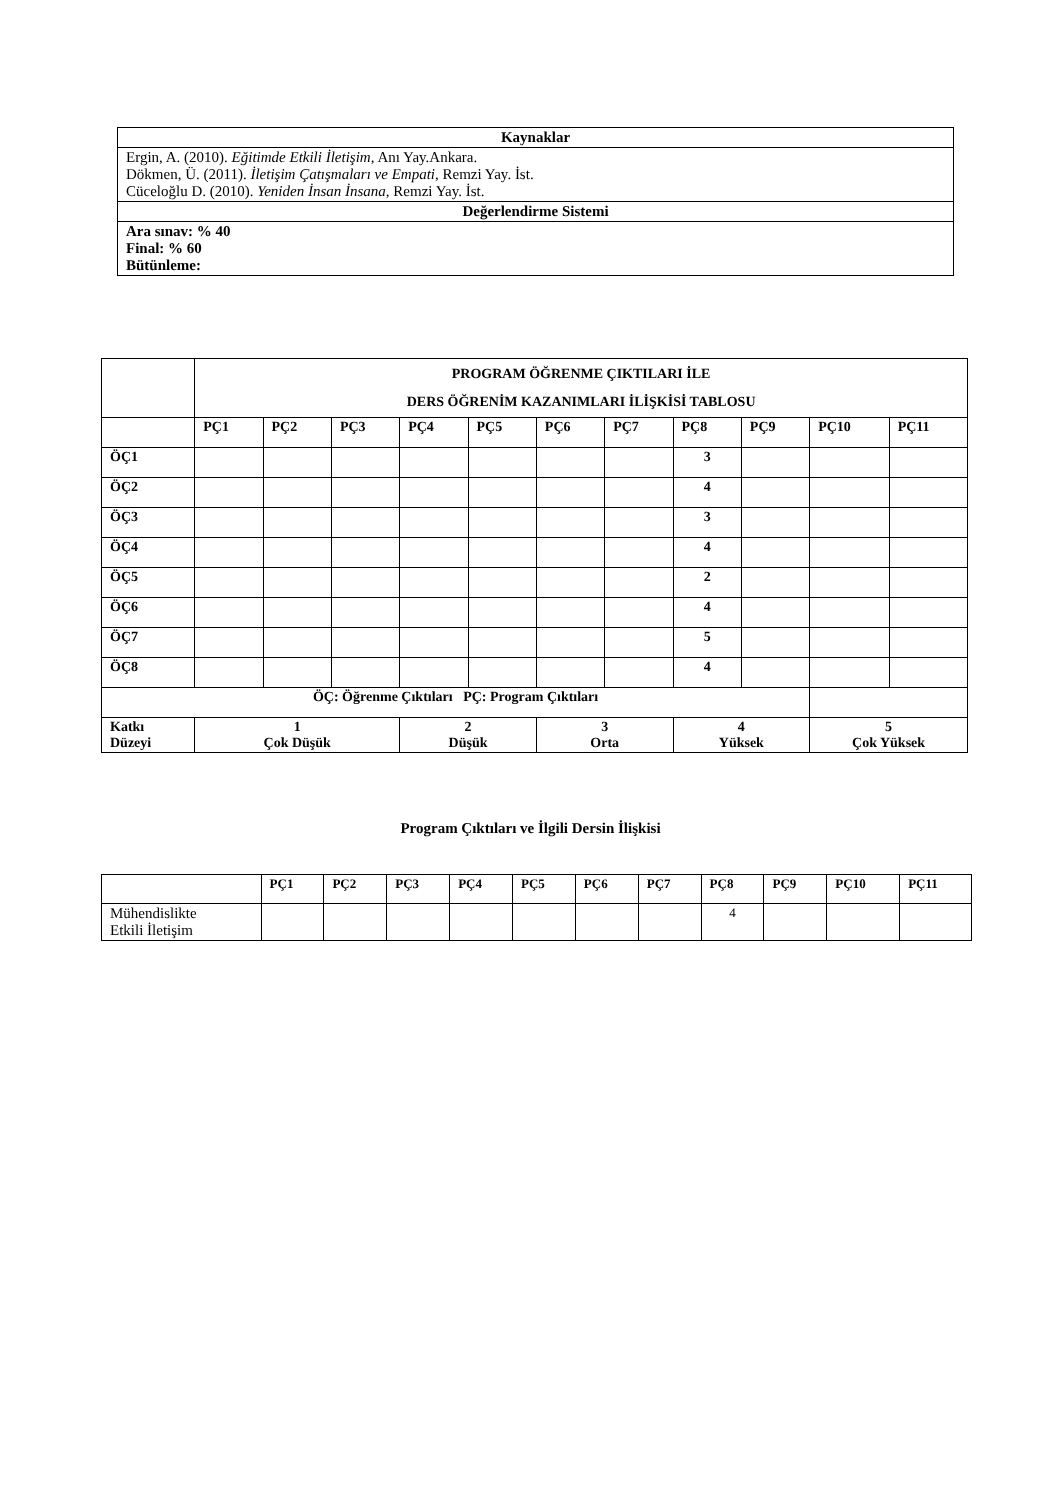| Kaynaklar |
| --- |
| Ergin, A. (2010). Eğitimde Etkili İletişim , Anı Yay.Ankara. Dökmen, Ü. (2011). İletişim Çatışmaları ve Empati , Remzi Yay. İst. Cüceloğlu D. (2010). Yeniden İnsan İnsana , Remzi Yay. İst. |
| Değerlendirme Sistemi |
| Ara sınav: % 40 Final: % 60 Bütünleme: |
| | PROGRAM ÖĞRENME ÇIKTILARI İLE DERS ÖĞRENİM KAZANIMLARI İLİŞKİSİ TABLOSU | | | | | | | | | | |
| | PÇ1 | PÇ2 | PÇ3 | PÇ4 | PÇ5 | PÇ6 | PÇ7 | PÇ8 | PÇ9 | PÇ10 | PÇ11 |
| ÖÇ1 | | | | | | | | 3 | | | |
| ÖÇ2 | | | | | | | | 4 | | | |
| ÖÇ3 | | | | | | | | 3 | | | |
| ÖÇ4 | | | | | | | | 4 | | | |
| ÖÇ5 | | | | | | | | 2 | | | |
| ÖÇ6 | | | | | | | | 4 | | | |
| ÖÇ7 | | | | | | | | 5 | | | |
| ÖÇ8 | | | | | | | | 4 | | | |
| ÖÇ: Öğrenme Çıktıları PÇ: Program Çıktıları | | | | | | | | | | | |
| Katkı Düzeyi | 1 Çok Düşük | | | 2 Düşük | | 3 Orta | | 4 Yüksek | | 5 Çok Yüksek | |
Program Çıktıları ve İlgili Dersin İlişkisi
| | PÇ1 | PÇ2 | PÇ3 | PÇ4 | PÇ5 | PÇ6 | PÇ7 | PÇ8 | PÇ9 | PÇ10 | PÇ11 |
| --- | --- | --- | --- | --- | --- | --- | --- | --- | --- | --- | --- |
| Mühendislikte Etkili İletişim | | | | | | | | 4 | | | |